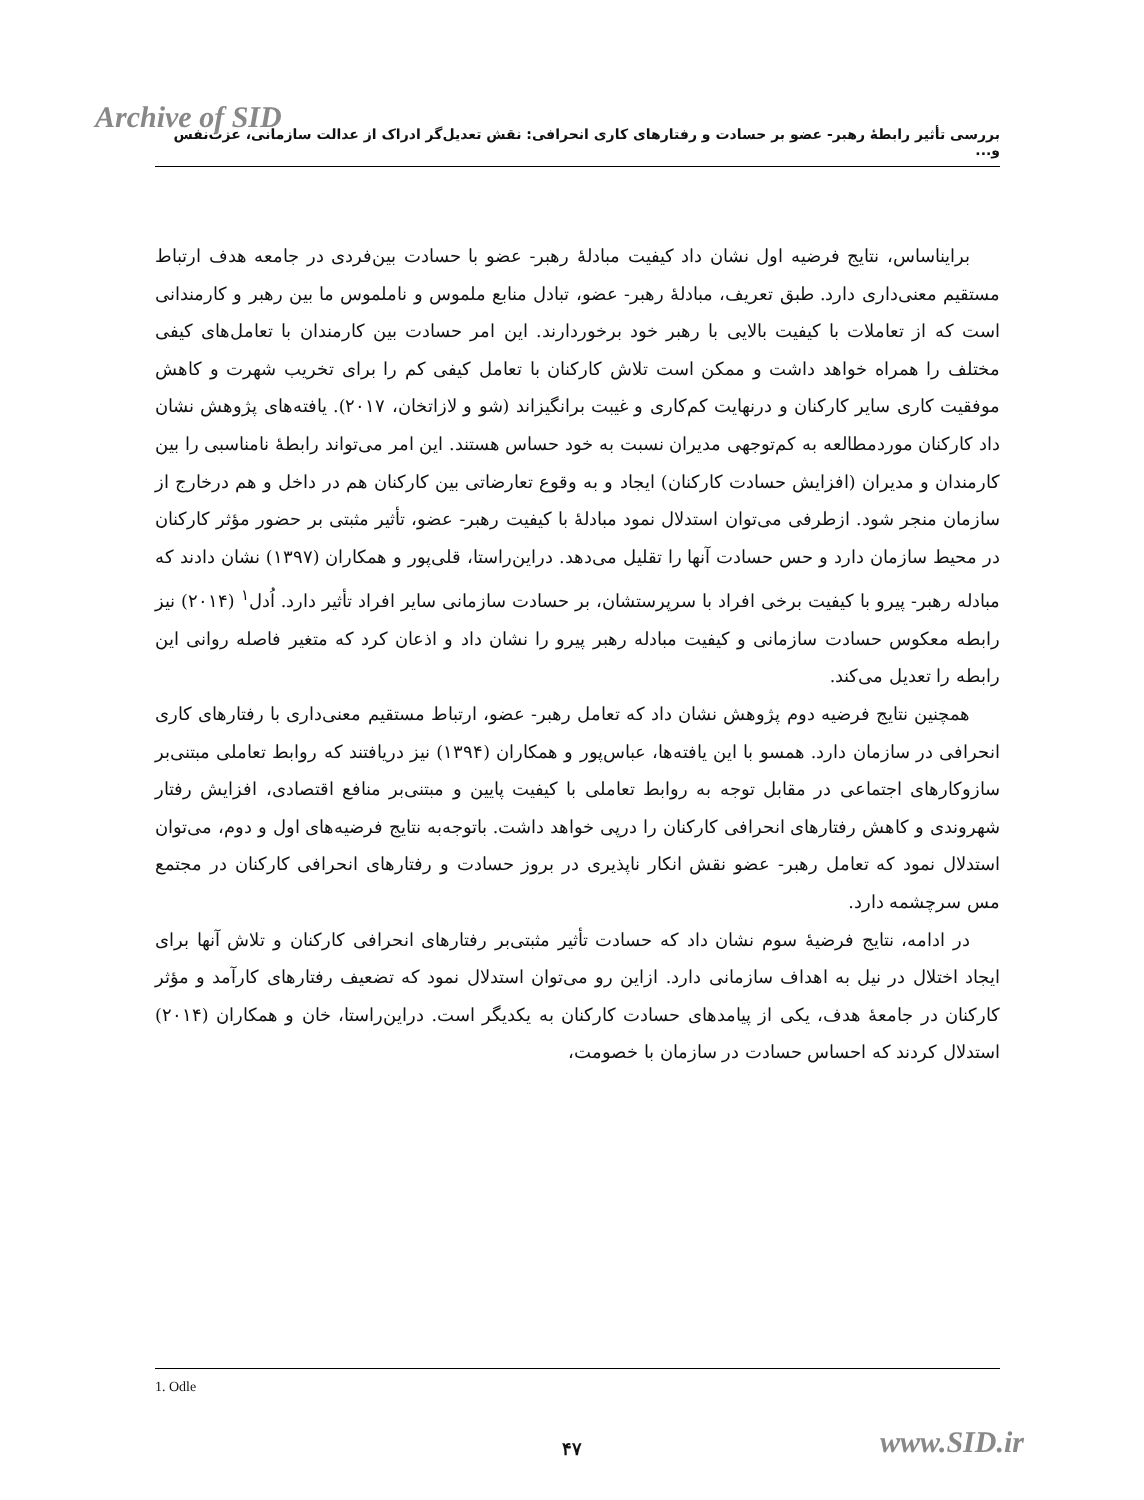Archive of SID
بررسی تأثیر رابطهٔ رهبر- عضو بر حسادت و رفتارهای کاری انحرافی: نقش تعدیل‌گر ادراک از عدالت سازمانی، عزت‌نفس و...
برایناساس، نتایج فرضیه اول نشان داد کیفیت مبادلهٔ رهبر- عضو با حسادت بین‌فردی در جامعه هدف ارتباط مستقیم معنی‌داری دارد. طبق تعریف، مبادلهٔ رهبر- عضو، تبادل منابع ملموس و ناملموس ما بین رهبر و کارمندانی است که از تعاملات با کیفیت بالایی با رهبر خود برخوردارند. این امر حسادت بین کارمندان با تعامل‌های کیفی مختلف را همراه خواهد داشت و ممکن است تلاش کارکنان با تعامل کیفی کم را برای تخریب شهرت و کاهش موفقیت کاری سایر کارکنان و درنهایت کم‌کاری و غیبت برانگیزاند (شو و لازاتخان، ۲۰۱۷). یافته‌های پژوهش نشان داد کارکنان موردمطالعه به کم‌توجهی مدیران نسبت به خود حساس هستند. این امر می‌تواند رابطهٔ نامناسبی را بین کارمندان و مدیران (افزایش حسادت کارکنان) ایجاد و به وقوع تعارضاتی بین کارکنان هم در داخل و هم درخارج از سازمان منجر شود. ازطرفی می‌توان استدلال نمود مبادلهٔ با کیفیت رهبر- عضو، تأثیر مثبتی بر حضور مؤثر کارکنان در محیط سازمان دارد و حس حسادت آنها را تقلیل می‌دهد. دراین‌راستا، قلی‌پور و همکاران (۱۳۹۷) نشان دادند که مبادله رهبر- پیرو با کیفیت برخی افراد با سرپرستشان، بر حسادت سازمانی سایر افراد تأثیر دارد. اُدل<sup>۱</sup> (۲۰۱۴) نیز رابطه معکوس حسادت سازمانی و کیفیت مبادله رهبر پیرو را نشان داد و اذعان کرد که متغیر فاصله روانی این رابطه را تعدیل می‌کند.
همچنین نتایج فرضیه دوم پژوهش نشان داد که تعامل رهبر- عضو، ارتباط مستقیم معنی‌داری با رفتارهای کاری انحرافی در سازمان دارد. همسو با این یافته‌ها، عباس‌پور و همکاران (۱۳۹۴) نیز دریافتند که روابط تعاملی مبتنی‌بر سازوکارهای اجتماعی در مقابل توجه به روابط تعاملی با کیفیت پایین و مبتنی‌بر منافع اقتصادی، افزایش رفتار شهروندی و کاهش رفتارهای انحرافی کارکنان را درپی خواهد داشت. باتوجه‌به نتایج فرضیه‌های اول و دوم، می‌توان استدلال نمود که تعامل رهبر- عضو نقش انکار ناپذیری در بروز حسادت و رفتارهای انحرافی کارکنان در مجتمع مس سرچشمه دارد.
در ادامه، نتایج فرضیهٔ سوم نشان داد که حسادت تأثیر مثبتی‌بر رفتارهای انحرافی کارکنان و تلاش آنها برای ایجاد اختلال در نیل به اهداف سازمانی دارد. ازاین رو می‌توان استدلال نمود که تضعیف رفتارهای کارآمد و مؤثر کارکنان در جامعهٔ هدف، یکی از پیامدهای حسادت کارکنان به یکدیگر است. دراین‌راستا، خان و همکاران (۲۰۱۴) استدلال کردند که احساس حسادت در سازمان با خصومت،
1. Odle
۴۷ www.SID.ir